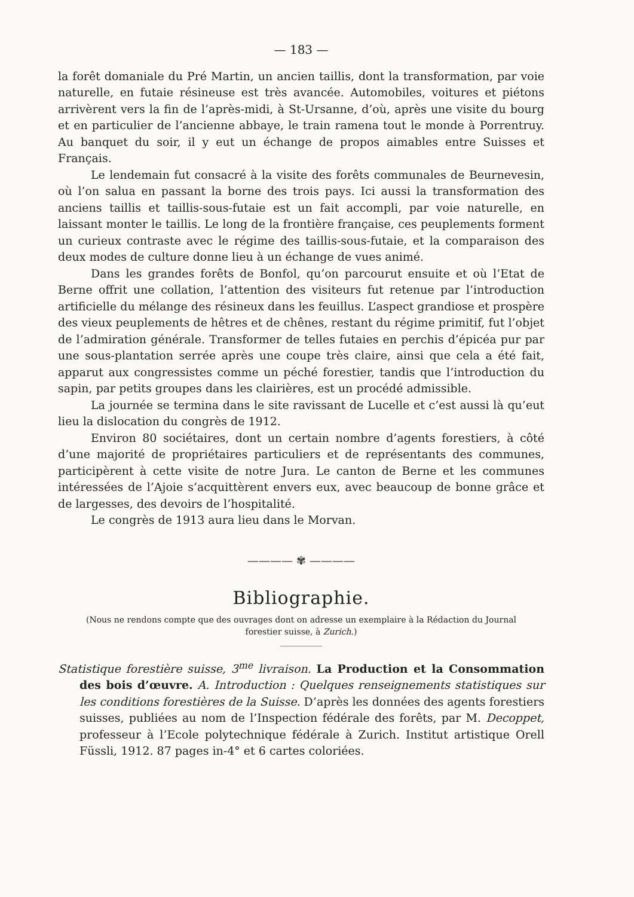— 183 —
la forêt domaniale du Pré Martin, un ancien taillis, dont la transformation, par voie naturelle, en futaie résineuse est très avancée. Automobiles, voitures et piétons arrivèrent vers la fin de l’après-midi, à St-Ursanne, d’où, après une visite du bourg et en particulier de l’ancienne abbaye, le train ramena tout le monde à Porrentruy. Au banquet du soir, il y eut un échange de propos aimables entre Suisses et Français.
Le lendemain fut consacré à la visite des forêts communales de Beurnevesin, où l’on salua en passant la borne des trois pays. Ici aussi la transformation des anciens taillis et taillis-sous-futaie est un fait accompli, par voie naturelle, en laissant monter le taillis. Le long de la frontière française, ces peuplements forment un curieux contraste avec le régime des taillis-sous-futaie, et la comparaison des deux modes de culture donne lieu à un échange de vues animé.
Dans les grandes forêts de Bonfol, qu’on parcourut ensuite et où l’Etat de Berne offrit une collation, l’attention des visiteurs fut retenue par l’introduction artificielle du mélange des résineux dans les feuillus. L’aspect grandiose et prospère des vieux peuplements de hêtres et de chênes, restant du régime primitif, fut l’objet de l’admiration générale. Transformer de telles futaies en perchis d’épicéa pur par une sous-plantation serrée après une coupe très claire, ainsi que cela a été fait, apparut aux congressistes comme un péché forestier, tandis que l’introduction du sapin, par petits groupes dans les clairières, est un procédé admissible.
La journée se termina dans le site ravissant de Lucelle et c’est aussi là qu’eut lieu la dislocation du congrès de 1912.
Environ 80 sociétaires, dont un certain nombre d’agents forestiers, à côté d’une majorité de propriétaires particuliers et de représentants des communes, participèrent à cette visite de notre Jura. Le canton de Berne et les communes intéressées de l’Ajoie s’acquittèrent envers eux, avec beaucoup de bonne grâce et de largesses, des devoirs de l’hospitalité.
Le congrès de 1913 aura lieu dans le Morvan.
———— ✾ ————
Bibliographie.
(Nous ne rendons compte que des ouvrages dont on adresse un exemplaire à la Rédaction du Journal forestier suisse, à Zurich.)
Statistique forestière suisse, 3<sup>me</sup> livraison. La Production et la Consommation des bois d’œuvre. A. Introduction : Quelques renseignements statistiques sur les conditions forestières de la Suisse. D’après les données des agents forestiers suisses, publiées au nom de l’Inspection fédérale des forêts, par M. Decoppet, professeur à l’Ecole polytechnique fédérale à Zurich. Institut artistique Orell Füssli, 1912. 87 pages in-4° et 6 cartes coloriées.